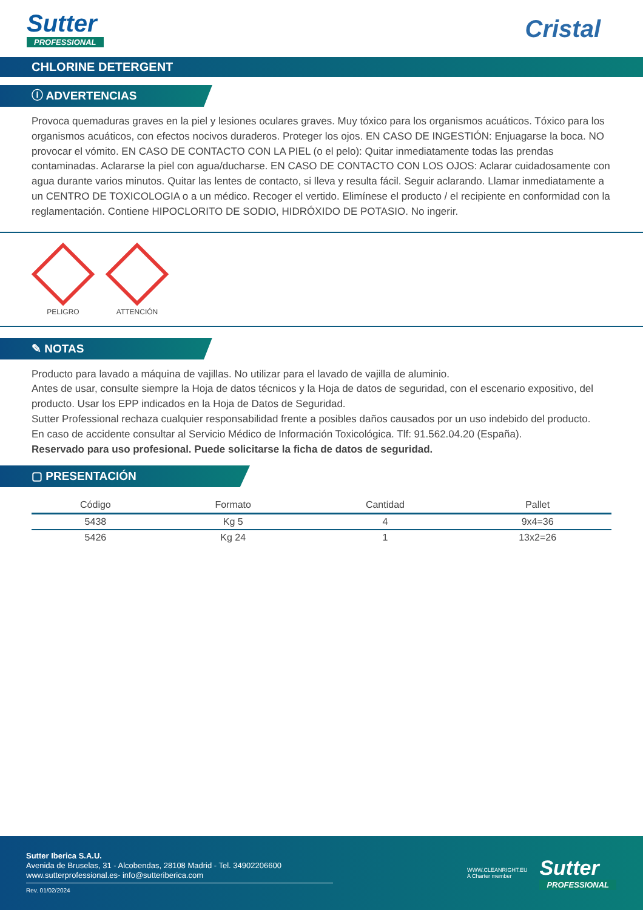Sutter
PROFESSIONAL
Cristal
CHLORINE DETERGENT
ⓘ ADVERTENCIAS
Provoca quemaduras graves en la piel y lesiones oculares graves. Muy tóxico para los organismos acuáticos. Tóxico para los organismos acuáticos, con efectos nocivos duraderos. Proteger los ojos. EN CASO DE INGESTIÓN: Enjuagarse la boca. NO provocar el vómito. EN CASO DE CONTACTO CON LA PIEL (o el pelo): Quitar inmediatamente todas las prendas contaminadas. Aclararse la piel con agua/ducharse. EN CASO DE CONTACTO CON LOS OJOS: Aclarar cuidadosamente con agua durante varios minutos. Quitar las lentes de contacto, si lleva y resulta fácil. Seguir aclarando. Llamar inmediatamente a un CENTRO DE TOXICOLOGIA o a un médico. Recoger el vertido. Elimínese el producto / el recipiente en conformidad con la reglamentación. Contiene HIPOCLORITO DE SODIO, HIDRÓXIDO DE POTASIO. No ingerir.
PELIGRO
ATTENCIÓN
✎ NOTAS
Producto para lavado a máquina de vajillas. No utilizar para el lavado de vajilla de aluminio.
Antes de usar, consulte siempre la Hoja de datos técnicos y la Hoja de datos de seguridad, con el escenario expositivo, del producto. Usar los EPP indicados en la Hoja de Datos de Seguridad.
Sutter Professional rechaza cualquier responsabilidad frente a posibles daños causados por un uso indebido del producto.
En caso de accidente consultar al Servicio Médico de Información Toxicológica. Tlf: 91.562.04.20 (España).
Reservado para uso profesional. Puede solicitarse la ficha de datos de seguridad.
▢ PRESENTACIÓN
| Código | Formato | Cantidad | Pallet |
| --- | --- | --- | --- |
| 5438 | Kg 5 | 4 | 9x4=36 |
| 5426 | Kg 24 | 1 | 13x2=26 |
Sutter Iberica S.A.U.
Avenida de Bruselas, 31 - Alcobendas, 28108 Madrid - Tel. 34902206600
www.sutterprofessional.es- info@sutteriberica.com
Rev. 01/02/2024
WWW.CLEANRIGHT.EU
A Charter member
Sutter
PROFESSIONAL